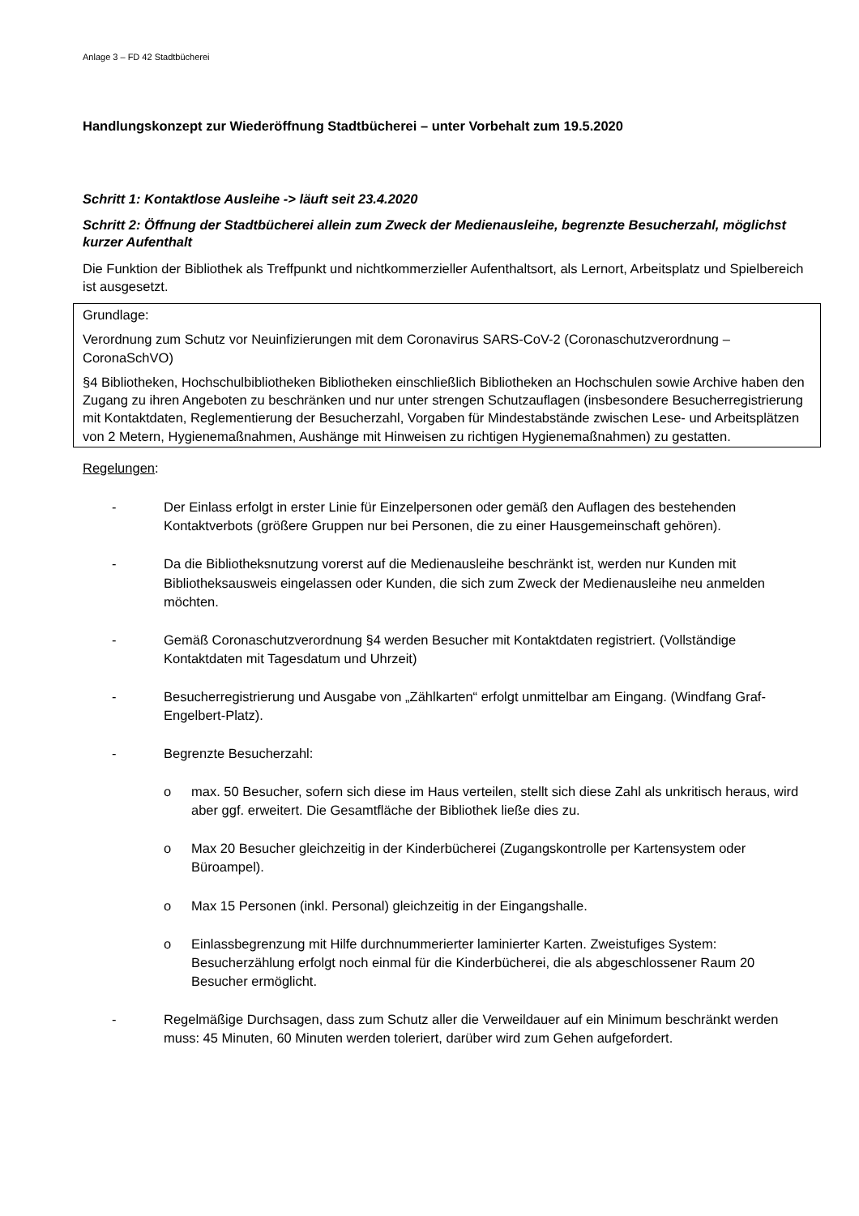Anlage 3 – FD 42 Stadtbücherei
Handlungskonzept zur Wiederöffnung Stadtbücherei – unter Vorbehalt zum 19.5.2020
Schritt 1: Kontaktlose Ausleihe -> läuft seit 23.4.2020
Schritt 2: Öffnung der Stadtbücherei allein zum Zweck der Medienausleihe, begrenzte Besucherzahl, möglichst kurzer Aufenthalt
Die Funktion der Bibliothek als Treffpunkt und nichtkommerzieller Aufenthaltsort, als Lernort, Arbeitsplatz und Spielbereich ist ausgesetzt.
Grundlage:
Verordnung zum Schutz vor Neuinfizierungen mit dem Coronavirus SARS-CoV-2 (Coronaschutzverordnung – CoronaSchVO)
§4 Bibliotheken, Hochschulbibliotheken Bibliotheken einschließlich Bibliotheken an Hochschulen sowie Archive haben den Zugang zu ihren Angeboten zu beschränken und nur unter strengen Schutzauflagen (insbesondere Besucherregistrierung mit Kontaktdaten, Reglementierung der Besucherzahl, Vorgaben für Mindestabstände zwischen Lese- und Arbeitsplätzen von 2 Metern, Hygienemaßnahmen, Aushänge mit Hinweisen zu richtigen Hygienemaßnahmen) zu gestatten.
Regelungen:
- Der Einlass erfolgt in erster Linie für Einzelpersonen oder gemäß den Auflagen des bestehenden Kontaktverbots (größere Gruppen nur bei Personen, die zu einer Hausgemeinschaft gehören).
- Da die Bibliotheksnutzung vorerst auf die Medienausleihe beschränkt ist, werden nur Kunden mit Bibliotheksausweis eingelassen oder Kunden, die sich zum Zweck der Medienausleihe neu anmelden möchten.
- Gemäß Coronaschutzverordnung §4 werden Besucher mit Kontaktdaten registriert. (Vollständige Kontaktdaten mit Tagesdatum und Uhrzeit)
- Besucherregistrierung und Ausgabe von „Zählkarten“ erfolgt unmittelbar am Eingang. (Windfang Graf-Engelbert-Platz).
- Begrenzte Besucherzahl:
o max. 50 Besucher, sofern sich diese im Haus verteilen, stellt sich diese Zahl als unkritisch heraus, wird aber ggf. erweitert. Die Gesamtfläche der Bibliothek ließe dies zu.
o Max 20 Besucher gleichzeitig in der Kinderbücherei (Zugangskontrolle per Kartensystem oder Büroampel).
o Max 15 Personen (inkl. Personal) gleichzeitig in der Eingangshalle.
o Einlassbegrenzung mit Hilfe durchnummerierter laminierter Karten. Zweistufiges System: Besucherzählung erfolgt noch einmal für die Kinderbücherei, die als abgeschlossener Raum 20 Besucher ermöglicht.
- Regelmäßige Durchsagen, dass zum Schutz aller die Verweildauer auf ein Minimum beschränkt werden muss: 45 Minuten, 60 Minuten werden toleriert, darüber wird zum Gehen aufgefordert.